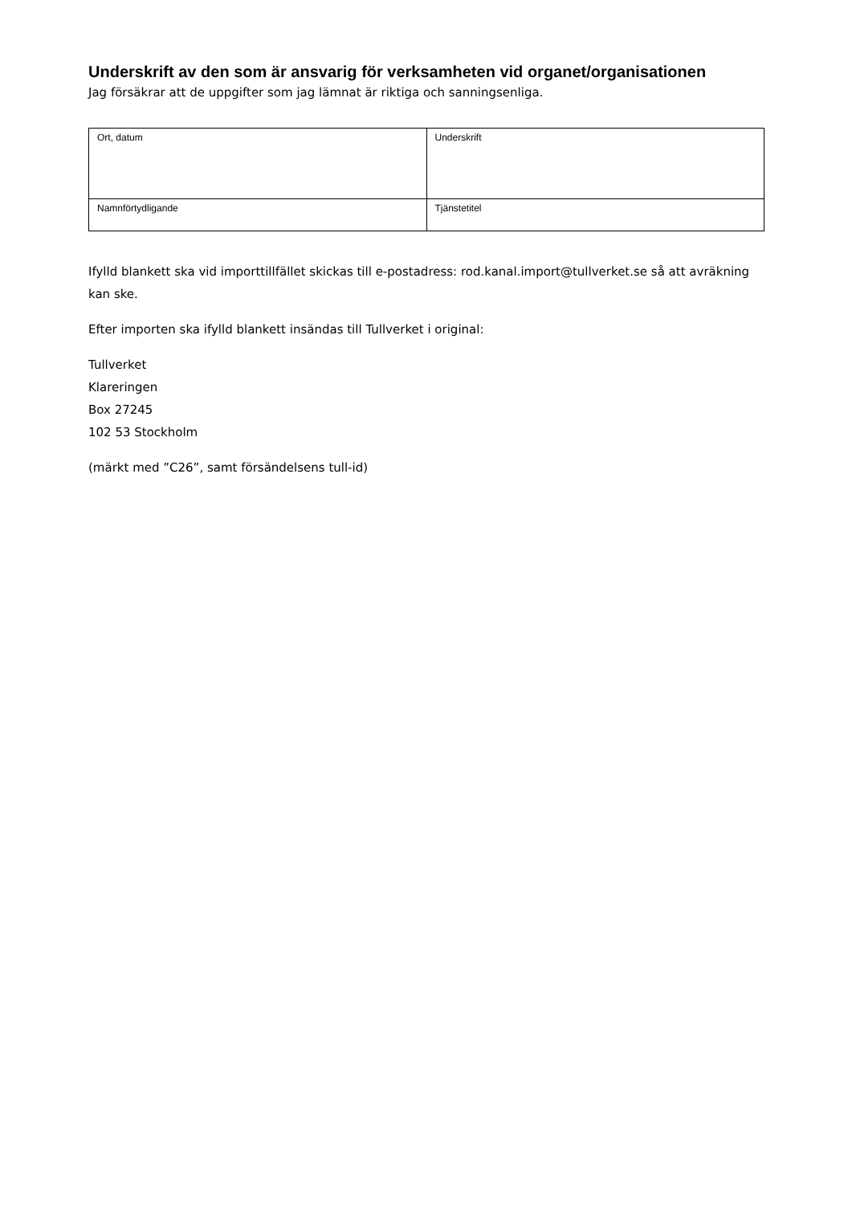Underskrift av den som är ansvarig för verksamheten vid organet/organisationen
Jag försäkrar att de uppgifter som jag lämnat är riktiga och sanningsenliga.
| Ort, datum | Underskrift |
| Namnförtydligande | Tjänstetitel |
Ifylld blankett ska vid importtillfället skickas till e-postadress: rod.kanal.import@tullverket.se så att avräkning kan ske.
Efter importen ska ifylld blankett insändas till Tullverket i original:
Tullverket
Klareringen
Box 27245
102 53 Stockholm
(märkt med ”C26”, samt försändelsens tull-id)